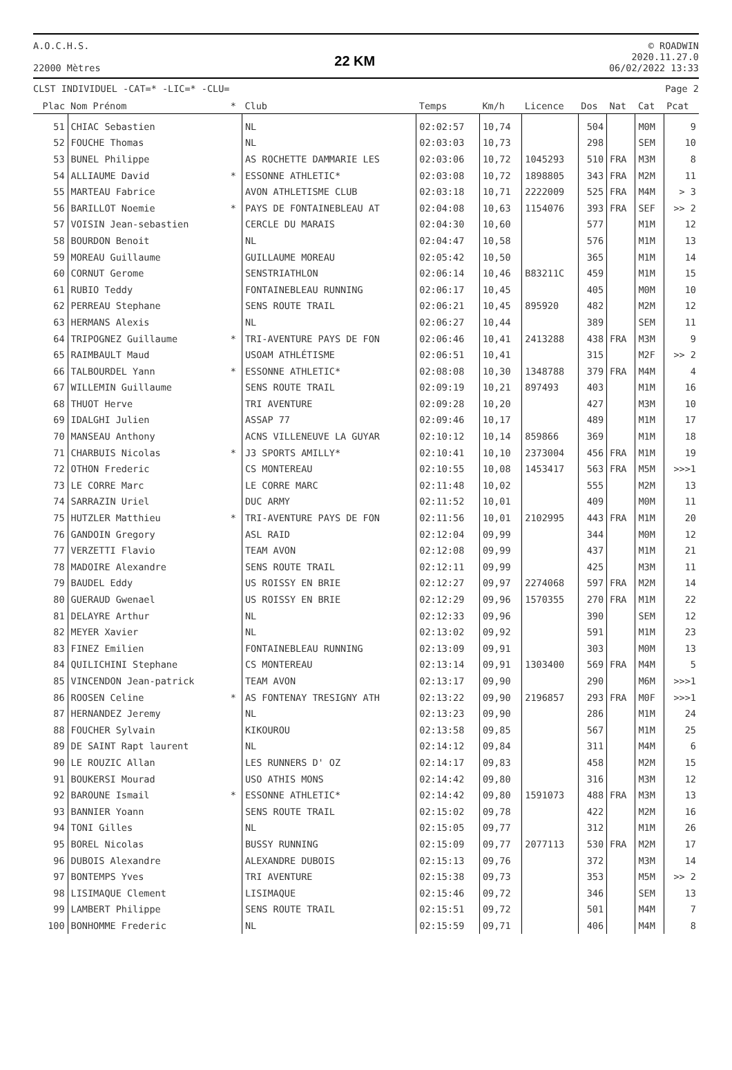A.O.C.H.S.
22000 Mètres
22 KM
© ROADWIN
2020.11.27.0
06/02/2022 13:33
CLST INDIVIDUEL -CAT=* -LIC=* -CLU=
Page 2
| Plac | Nom Prénom | * | Club | Temps | Km/h | Licence | Dos | Nat | Cat | Pcat |
| --- | --- | --- | --- | --- | --- | --- | --- | --- | --- | --- |
| 51 | CHIAC Sebastien | | NL | 02:02:57 | 10,74 | | 504 | | M0M | 9 |
| 52 | FOUCHE Thomas | | NL | 02:03:03 | 10,73 | | 298 | | SEM | 10 |
| 53 | BUNEL Philippe | | AS ROCHETTE DAMMARIE LES | 02:03:06 | 10,72 | 1045293 | 510 | FRA | M3M | 8 |
| 54 | ALLIAUME David | * | ESSONNE ATHLETIC* | 02:03:08 | 10,72 | 1898805 | 343 | FRA | M2M | 11 |
| 55 | MARTEAU Fabrice | | AVON ATHLETISME CLUB | 02:03:18 | 10,71 | 2222009 | 525 | FRA | M4M | > 3 |
| 56 | BARILLOT Noemie | * | PAYS DE FONTAINEBLEAU AT | 02:04:08 | 10,63 | 1154076 | 393 | FRA | SEF | >> 2 |
| 57 | VOISIN Jean-sebastien | | CERCLE DU MARAIS | 02:04:30 | 10,60 | | 577 | | M1M | 12 |
| 58 | BOURDON Benoit | | NL | 02:04:47 | 10,58 | | 576 | | M1M | 13 |
| 59 | MOREAU Guillaume | | GUILLAUME MOREAU | 02:05:42 | 10,50 | | 365 | | M1M | 14 |
| 60 | CORNUT Gerome | | SENSTRIATHLON | 02:06:14 | 10,46 | B83211C | 459 | | M1M | 15 |
| 61 | RUBIO Teddy | | FONTAINEBLEAU RUNNING | 02:06:17 | 10,45 | | 405 | | M0M | 10 |
| 62 | PERREAU Stephane | | SENS ROUTE TRAIL | 02:06:21 | 10,45 | 895920 | 482 | | M2M | 12 |
| 63 | HERMANS Alexis | | NL | 02:06:27 | 10,44 | | 389 | | SEM | 11 |
| 64 | TRIPOGNEZ Guillaume | * | TRI-AVENTURE PAYS DE FON | 02:06:46 | 10,41 | 2413288 | 438 | FRA | M3M | 9 |
| 65 | RAIMBAULT Maud | | USOAM ATHLÉTISME | 02:06:51 | 10,41 | | 315 | | M2F | >> 2 |
| 66 | TALBOURDEL Yann | * | ESSONNE ATHLETIC* | 02:08:08 | 10,30 | 1348788 | 379 | FRA | M4M | 4 |
| 67 | WILLEMIN Guillaume | | SENS ROUTE TRAIL | 02:09:19 | 10,21 | 897493 | 403 | | M1M | 16 |
| 68 | THUOT Herve | | TRI AVENTURE | 02:09:28 | 10,20 | | 427 | | M3M | 10 |
| 69 | IDALGHI Julien | | ASSAP 77 | 02:09:46 | 10,17 | | 489 | | M1M | 17 |
| 70 | MANSEAU Anthony | | ACNS VILLENEUVE LA GUYAR | 02:10:12 | 10,14 | 859866 | 369 | | M1M | 18 |
| 71 | CHARBUIS Nicolas | * | J3 SPORTS AMILLY* | 02:10:41 | 10,10 | 2373004 | 456 | FRA | M1M | 19 |
| 72 | OTHON Frederic | | CS MONTEREAU | 02:10:55 | 10,08 | 1453417 | 563 | FRA | M5M | >>>1 |
| 73 | LE CORRE Marc | | LE CORRE MARC | 02:11:48 | 10,02 | | 555 | | M2M | 13 |
| 74 | SARRAZIN Uriel | | DUC ARMY | 02:11:52 | 10,01 | | 409 | | M0M | 11 |
| 75 | HUTZLER Matthieu | * | TRI-AVENTURE PAYS DE FON | 02:11:56 | 10,01 | 2102995 | 443 | FRA | M1M | 20 |
| 76 | GANDOIN Gregory | | ASL RAID | 02:12:04 | 09,99 | | 344 | | M0M | 12 |
| 77 | VERZETTI Flavio | | TEAM AVON | 02:12:08 | 09,99 | | 437 | | M1M | 21 |
| 78 | MADOIRE Alexandre | | SENS ROUTE TRAIL | 02:12:11 | 09,99 | | 425 | | M3M | 11 |
| 79 | BAUDEL Eddy | | US ROISSY EN BRIE | 02:12:27 | 09,97 | 2274068 | 597 | FRA | M2M | 14 |
| 80 | GUERAUD Gwenael | | US ROISSY EN BRIE | 02:12:29 | 09,96 | 1570355 | 270 | FRA | M1M | 22 |
| 81 | DELAYRE Arthur | | NL | 02:12:33 | 09,96 | | 390 | | SEM | 12 |
| 82 | MEYER Xavier | | NL | 02:13:02 | 09,92 | | 591 | | M1M | 23 |
| 83 | FINEZ Emilien | | FONTAINEBLEAU RUNNING | 02:13:09 | 09,91 | | 303 | | M0M | 13 |
| 84 | QUILICHINI Stephane | | CS MONTEREAU | 02:13:14 | 09,91 | 1303400 | 569 | FRA | M4M | 5 |
| 85 | VINCENDON Jean-patrick | | TEAM AVON | 02:13:17 | 09,90 | | 290 | | M6M | >>>1 |
| 86 | ROOSEN Celine | * | AS FONTENAY TRESIGNY ATH | 02:13:22 | 09,90 | 2196857 | 293 | FRA | M0F | >>>1 |
| 87 | HERNANDEZ Jeremy | | NL | 02:13:23 | 09,90 | | 286 | | M1M | 24 |
| 88 | FOUCHER Sylvain | | KIKOUROU | 02:13:58 | 09,85 | | 567 | | M1M | 25 |
| 89 | DE SAINT Rapt laurent | | NL | 02:14:12 | 09,84 | | 311 | | M4M | 6 |
| 90 | LE ROUZIC Allan | | LES RUNNERS D' OZ | 02:14:17 | 09,83 | | 458 | | M2M | 15 |
| 91 | BOUKERSI Mourad | | USO ATHIS MONS | 02:14:42 | 09,80 | | 316 | | M3M | 12 |
| 92 | BAROUNE Ismail | * | ESSONNE ATHLETIC* | 02:14:42 | 09,80 | 1591073 | 488 | FRA | M3M | 13 |
| 93 | BANNIER Yoann | | SENS ROUTE TRAIL | 02:15:02 | 09,78 | | 422 | | M2M | 16 |
| 94 | TONI Gilles | | NL | 02:15:05 | 09,77 | | 312 | | M1M | 26 |
| 95 | BOREL Nicolas | | BUSSY RUNNING | 02:15:09 | 09,77 | 2077113 | 530 | FRA | M2M | 17 |
| 96 | DUBOIS Alexandre | | ALEXANDRE DUBOIS | 02:15:13 | 09,76 | | 372 | | M3M | 14 |
| 97 | BONTEMPS Yves | | TRI AVENTURE | 02:15:38 | 09,73 | | 353 | | M5M | >> 2 |
| 98 | LISIMAQUE Clement | | LISIMAQUE | 02:15:46 | 09,72 | | 346 | | SEM | 13 |
| 99 | LAMBERT Philippe | | SENS ROUTE TRAIL | 02:15:51 | 09,72 | | 501 | | M4M | 7 |
| 100 | BONHOMME Frederic | | NL | 02:15:59 | 09,71 | | 406 | | M4M | 8 |